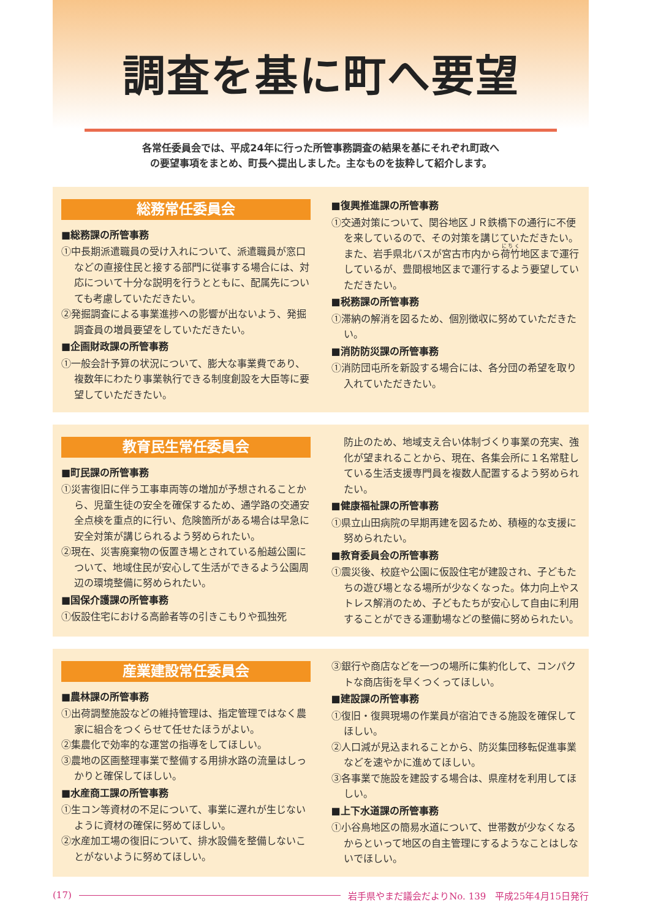調査を基に町へ要望
各常任委員会では、平成24年に行った所管事務調査の結果を基にそれぞれ町政へ
の要望事項をまとめ、町長へ提出しました。主なものを抜粋して紹介します。
総務常任委員会
■総務課の所管事務
①中長期派遣職員の受け入れについて、派遣職員が窓口などの直接住民と接する部門に従事する場合には、対応について十分な説明を行うとともに、配属先についても考慮していただきたい。
②発掘調査による事業進捗への影響が出ないよう、発掘調査員の増員要望をしていただきたい。
■企画財政課の所管事務
①一般会計予算の状況について、膨大な事業費であり、複数年にわたり事業執行できる制度創設を大臣等に要望していただきたい。
■復興推進課の所管事務
①交通対策について、関谷地区ＪＲ鉄橋下の通行に不便を来しているので、その対策を講じていただきたい。また、岩手県北バスが宮古市内から荷竹地区まで運行しているが、豊間根地区まで運行するよう要望していただきたい。
■税務課の所管事務
①滞納の解消を図るため、個別徴収に努めていただきたい。
■消防防災課の所管事務
①消防団屯所を新設する場合には、各分団の希望を取り入れていただきたい。
教育民生常任委員会
■町民課の所管事務
①災害復旧に伴う工事車両等の増加が予想されることから、児童生徒の安全を確保するため、通学路の交通安全点検を重点的に行い、危険箇所がある場合は早急に安全対策が講じられるよう努められたい。
②現在、災害廃棄物の仮置き場とされている船越公園について、地域住民が安心して生活ができるよう公園周辺の環境整備に努められたい。
■国保介護課の所管事務
①仮設住宅における高齢者等の引きこもりや孤独死
防止のため、地域支え合い体制づくり事業の充実、強化が望まれることから、現在、各集会所に１名常駐している生活支援専門員を複数人配置するよう努められたい。
■健康福祉課の所管事務
①県立山田病院の早期再建を図るため、積極的な支援に努められたい。
■教育委員会の所管事務
①震災後、校庭や公園に仮設住宅が建設され、子どもたちの遊び場となる場所が少なくなった。体力向上やストレス解消のため、子どもたちが安心して自由に利用することができる運動場などの整備に努められたい。
産業建設常任委員会
■農林課の所管事務
①出荷調整施設などの維持管理は、指定管理ではなく農家に組合をつくらせて任せたほうがよい。
②集農化で効率的な運営の指導をしてほしい。
③農地の区画整理事業で整備する用排水路の流量はしっかりと確保してほしい。
■水産商工課の所管事務
①生コン等資材の不足について、事業に遅れが生じないように資材の確保に努めてほしい。
②水産加工場の復旧について、排水設備を整備しないことがないように努めてほしい。
③銀行や商店などを一つの場所に集約化して、コンパクトな商店街を早くつくってほしい。
■建設課の所管事務
①復旧・復興現場の作業員が宿泊できる施設を確保してほしい。
②人口減が見込まれることから、防災集団移転促進事業などを速やかに進めてほしい。
③各事業で施設を建設する場合は、県産材を利用してほしい。
■上下水道課の所管事務
①小谷鳥地区の簡易水道について、世帯数が少なくなるからといって地区の自主管理にするようなことはしないでほしい。
(17) 岩手県やまだ議会だよりNo. 139　平成25年4月15日発行